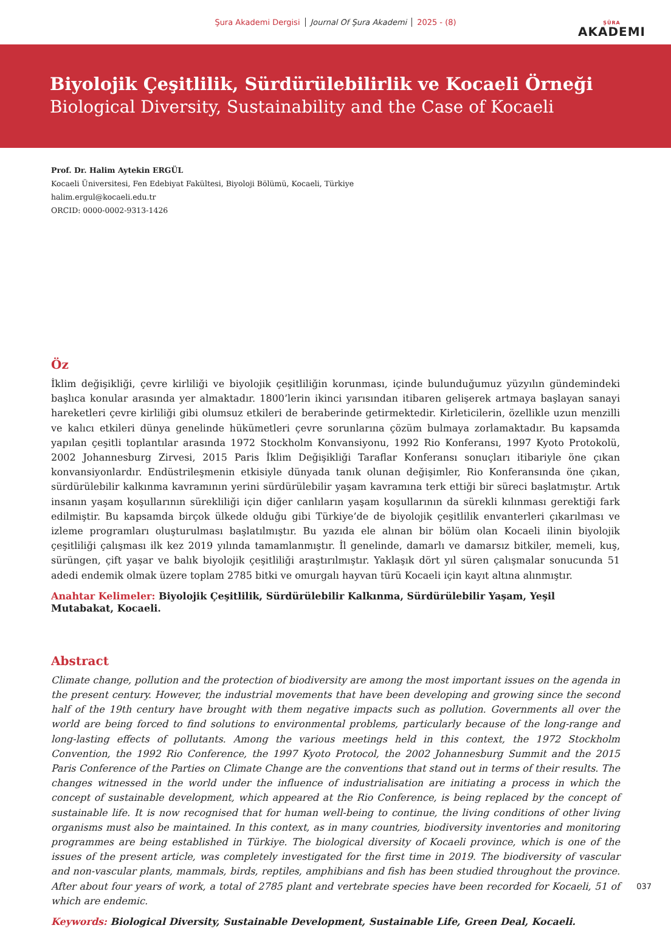Şura Akademi Dergisi Journal Of Şura Akademi 2025 - (8)
ŞÛRA
AKADEMI
Biyolojik Çeşitlilik, Sürdürülebilirlik ve Kocaeli Örneği
Biological Diversity, Sustainability and the Case of Kocaeli
Prof. Dr. Halim Aytekin ERGÜL
Kocaeli Üniversitesi, Fen Edebiyat Fakültesi, Biyoloji Bölümü, Kocaeli, Türkiye
halim.ergul@kocaeli.edu.tr
ORCID: 0000-0002-9313-1426
Öz
İklim değişikliği, çevre kirliliği ve biyolojik çeşitliliğin korunması, içinde bulunduğumuz yüzyılın gündemindeki başlıca konular arasında yer almaktadır. 1800’lerin ikinci yarısından itibaren gelişerek artmaya başlayan sanayi hareketleri çevre kirliliği gibi olumsuz etkileri de beraberinde getirmektedir. Kirleticilerin, özellikle uzun menzilli ve kalıcı etkileri dünya genelinde hükümetleri çevre sorunlarına çözüm bulmaya zorlamaktadır. Bu kapsamda yapılan çeşitli toplantılar arasında 1972 Stockholm Konvansiyonu, 1992 Rio Konferansı, 1997 Kyoto Protokolü, 2002 Johannesburg Zirvesi, 2015 Paris İklim Değişikliği Taraflar Konferansı sonuçları itibariyle öne çıkan konvansiyonlardır. Endüstrileşmenin etkisiyle dünyada tanık olunan değişimler, Rio Konferansında öne çıkan, sürdürülebilir kalkınma kavramının yerini sürdürülebilir yaşam kavramına terk ettiği bir süreci başlatmıştır. Artık insanın yaşam koşullarının sürekliliği için diğer canlıların yaşam koşullarının da sürekli kılınması gerektiği fark edilmiştir. Bu kapsamda birçok ülkede olduğu gibi Türkiye’de de biyolojik çeşitlilik envanterleri çıkarılması ve izleme programları oluşturulması başlatılmıştır. Bu yazıda ele alınan bir bölüm olan Kocaeli ilinin biyolojik çeşitliliği çalışması ilk kez 2019 yılında tamamlanmıştır. İl genelinde, damarlı ve damarsız bitkiler, memeli, kuş, sürüngen, çift yaşar ve balık biyolojik çeşitliliği araştırılmıştır. Yaklaşık dört yıl süren çalışmalar sonucunda 51 adedi endemik olmak üzere toplam 2785 bitki ve omurgalı hayvan türü Kocaeli için kayıt altına alınmıştır.
Anahtar Kelimeler: Biyolojik Çeşitlilik, Sürdürülebilir Kalkınma, Sürdürülebilir Yaşam, Yeşil Mutabakat, Kocaeli.
Abstract
Climate change, pollution and the protection of biodiversity are among the most important issues on the agenda in the present century. However, the industrial movements that have been developing and growing since the second half of the 19th century have brought with them negative impacts such as pollution. Governments all over the world are being forced to find solutions to environmental problems, particularly because of the long-range and long-lasting effects of pollutants. Among the various meetings held in this context, the 1972 Stockholm Convention, the 1992 Rio Conference, the 1997 Kyoto Protocol, the 2002 Johannesburg Summit and the 2015 Paris Conference of the Parties on Climate Change are the conventions that stand out in terms of their results. The changes witnessed in the world under the influence of industrialisation are initiating a process in which the concept of sustainable development, which appeared at the Rio Conference, is being replaced by the concept of sustainable life. It is now recognised that for human well-being to continue, the living conditions of other living organisms must also be maintained. In this context, as in many countries, biodiversity inventories and monitoring programmes are being established in Türkiye. The biological diversity of Kocaeli province, which is one of the issues of the present article, was completely investigated for the first time in 2019. The biodiversity of vascular and non-vascular plants, mammals, birds, reptiles, amphibians and fish has been studied throughout the province. After about four years of work, a total of 2785 plant and vertebrate species have been recorded for Kocaeli, 51 of which are endemic.
Keywords: Biological Diversity, Sustainable Development, Sustainable Life, Green Deal, Kocaeli.
037